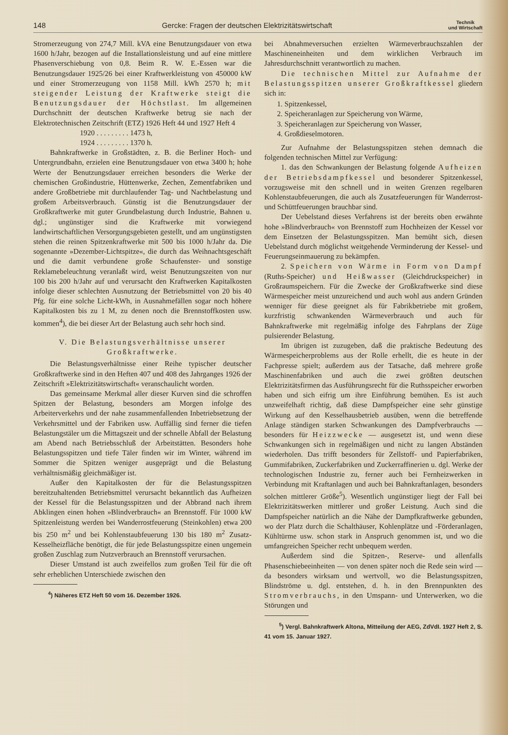148 Gercke: Fragen der deutschen Elektrizitätswirtschaft Technik
und Wirtschaft
Stromerzeugung von 274,7 Mill. kVA eine Benutzungsdauer von etwa 1600 h/Jahr, bezogen auf die Installationsleistung und auf eine mittlere Phasenverschiebung von 0,8. Beim R. W. E.-Essen war die Benutzungsdauer 1925/26 bei einer Kraftwerkleistung von 450000 kW und einer Stromerzeugung von 1158 Mill. kWh 2570 h; mit steigender Leistung der Kraftwerke steigt die Benutzungsdauer der Höchstlast. Im allgemeinen Durchschnitt der deutschen Kraftwerke betrug sie nach der Elektrotechnischen Zeitschrift (ETZ) 1926 Heft 44 und 1927 Heft 4
1920 . . . . . . . . . 1473 h,
1924 . . . . . . . . . 1370 h.
Bahnkraftwerke in Großstädten, z. B. die Berliner Hoch- und Untergrundbahn, erzielen eine Benutzungsdauer von etwa 3400 h; hohe Werte der Benutzungsdauer erreichen besonders die Werke der chemischen Großindustrie, Hüttenwerke, Zechen, Zementfabriken und andere Großbetriebe mit durchlaufender Tag- und Nachtbelastung und großem Arbeitsverbrauch. Günstig ist die Benutzungsdauer der Großkraftwerke mit guter Grundbelastung durch Industrie, Bahnen u. dgl.; ungünstiger sind die Kraftwerke mit vorwiegend landwirtschaftlichen Versorgungsgebieten gestellt, und am ungünstigsten stehen die reinen Spitzenkraftwerke mit 500 bis 1000 h/Jahr da. Die sogenannte »Dezember-Lichtspitze«, die durch das Weihnachtsgeschäft und die damit verbundene große Schaufenster- und sonstige Reklamebeleuchtung veranlaßt wird, weist Benutzungszeiten von nur 100 bis 200 h/Jahr auf und verursacht den Kraftwerken Kapitalkosten infolge dieser schlechten Ausnutzung der Betriebsmittel von 20 bis 40 Pfg. für eine solche Licht-kWh, in Ausnahmefällen sogar noch höhere Kapitalkosten bis zu 1 M, zu denen noch die Brennstoffkosten usw. kommen<sup>4</sup>), die bei dieser Art der Belastung auch sehr hoch sind.
V. Die Belastungsverhältnisse unserer Großkraftwerke.
Die Belastungsverhältnisse einer Reihe typischer deutscher Großkraftwerke sind in den Heften 407 und 408 des Jahrganges 1926 der Zeitschrift »Elektrizitätswirtschaft« veranschaulicht worden.
Das gemeinsame Merkmal aller dieser Kurven sind die schroffen Spitzen der Belastung, besonders am Morgen infolge des Arbeiterverkehrs und der nahe zusammenfallenden Inbetriebsetzung der Verkehrsmittel und der Fabriken usw. Auffällig sind ferner die tiefen Belastungstäler um die Mittagszeit und der schnelle Abfall der Belastung am Abend nach Betriebsschluß der Arbeitstätten. Besonders hohe Belastungsspitzen und tiefe Täler finden wir im Winter, während im Sommer die Spitzen weniger ausgeprägt und die Belastung verhältnismäßig gleichmäßiger ist.
Außer den Kapitalkosten der für die Belastungsspitzen bereitzuhaltenden Betriebsmittel verursacht bekanntlich das Aufheizen der Kessel für die Belastungsspitzen und der Abbrand nach ihrem Abklingen einen hohen »Blindverbrauch« an Brennstoff. Für 1000 kW Spitzenleistung werden bei Wanderrostfeuerung (Steinkohlen) etwa 200 bis 250 m<sup>2</sup> und bei Kohlenstaubfeuerung 130 bis 180 m<sup>2</sup> Zusatz-Kesselheizfläche benötigt, die für jede Belastungsspitze einen ungemein großen Zuschlag zum Nutzverbrauch an Brennstoff verursachen.
Dieser Umstand ist auch zweifellos zum großen Teil für die oft sehr erheblichen Unterschiede zwischen den
<sup>4</sup>) Näheres ETZ Heft 50 vom 16. Dezember 1926.
bei Abnahmeversuchen erzielten Wärmeverbrauchszahlen der Maschineneinheiten und dem wirklichen Verbrauch im Jahresdurchschnitt verantwortlich zu machen.
Die technischen Mittel zur Aufnahme der Belastungsspitzen unserer Großkraftkessel gliedern sich in:
1. Spitzenkessel,
2. Speicheranlagen zur Speicherung von Wärme,
3. Speicheranlagen zur Speicherung von Wasser,
4. Großdieselmotoren.
Zur Aufnahme der Belastungsspitzen stehen demnach die folgenden technischen Mittel zur Verfügung:
1. das den Schwankungen der Belastung folgende Aufheizen der Betriebsdampfkessel und besonderer Spitzenkessel, vorzugsweise mit den schnell und in weiten Grenzen regelbaren Kohlenstaubfeuerungen, die auch als Zusatzfeuerungen für Wanderrost- und Schüttfeuerungen brauchbar sind.
Der Uebelstand dieses Verfahrens ist der bereits oben erwähnte hohe »Blindverbrauch« von Brennstoff zum Hochheizen der Kessel vor dem Einsetzen der Belastungsspitzen. Man bemüht sich, diesen Uebelstand durch möglichst weitgehende Verminderung der Kessel- und Feuerungseinmauerung zu bekämpfen.
2. Speichern von Wärme in Form von Dampf (Ruths-Speicher) und Heißwasser (Gleichdruckspeicher) in Großraumspeichern. Für die Zwecke der Großkraftwerke sind diese Wärmespeicher meist unzureichend und auch wohl aus andern Gründen wenniger für diese geeignet als für Fabrikbetriebe mit großem, kurzfristig schwankenden Wärmeverbrauch und auch für Bahnkraftwerke mit regelmäßig infolge des Fahrplans der Züge pulsierender Belastung.
Im übrigen ist zuzugeben, daß die praktische Bedeutung des Wärmespeicherproblems aus der Rolle erhellt, die es heute in der Fachpresse spielt; außerdem aus der Tatsache, daß mehrere große Maschinenfabriken und auch die zwei größten deutschen Elektrizitätsfirmen das Ausführungsrecht für die Ruthsspeicher erworben haben und sich eifrig um ihre Einführung bemühen. Es ist auch unzweifelhaft richtig, daß diese Dampfspeicher eine sehr günstige Wirkung auf den Kesselhausbetrieb ausüben, wenn die betreffende Anlage ständigen starken Schwankungen des Dampfverbrauchs — besonders für Heizzwecke — ausgesetzt ist, und wenn diese Schwankungen sich in regelmäßigen und nicht zu langen Abständen wiederholen. Das trifft besonders für Zellstoff- und Papierfabriken, Gummifabriken, Zuckerfabriken und Zuckerraffinerien u. dgl. Werke der technologischen Industrie zu, ferner auch bei Fernheizwerken in Verbindung mit Kraftanlagen und auch bei Bahnkraftanlagen, besonders solchen mittlerer Größe<sup>5</sup>). Wesentlich ungünstiger liegt der Fall bei Elektrizitätswerken mittlerer und großer Leistung. Auch sind die Dampfspeicher natürlich an die Nähe der Dampfkraftwerke gebunden, wo der Platz durch die Schalthäuser, Kohlenplätze und -Förderanlagen, Kühltürme usw. schon stark in Anspruch genommen ist, und wo die umfangreichen Speicher recht unbequem werden.
Außerdem sind die Spitzen-, Reserve- und allenfalls Phasenschiebeeinheiten — von denen später noch die Rede sein wird — da besonders wirksam und wertvoll, wo die Belastungsspitzen, Blindströme u. dgl. entstehen, d. h. in den Brennpunkten des Stromverbrauchs, in den Umspann- und Unterwerken, wo die Störungen und
<sup>5</sup>) Vergl. Bahnkraftwerk Altona, Mitteilung der AEG, ZdVdI. 1927 Heft 2, S. 41 vom 15. Januar 1927.